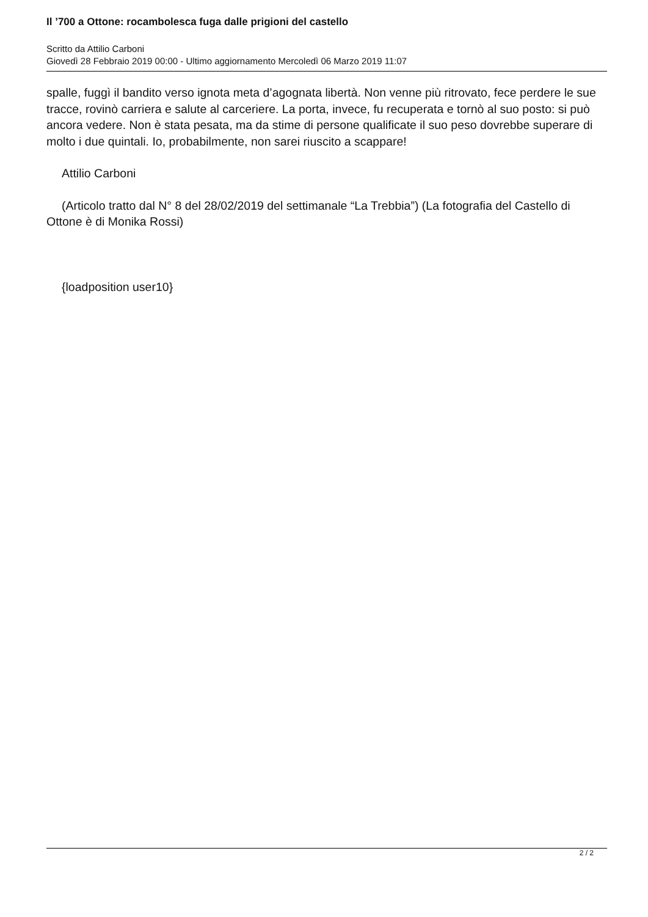Il ’700 a Ottone: rocambolesca fuga dalle prigioni del castello
Scritto da Attilio Carboni
Giovedì 28 Febbraio 2019 00:00 - Ultimo aggiornamento Mercoledì 06 Marzo 2019 11:07
spalle, fuggì il bandito verso ignota meta d’agognata libertà. Non venne più ritrovato, fece perdere le sue tracce, rovinò carriera e salute al carceriere. La porta, invece, fu recuperata e tornò al suo posto: si può ancora vedere. Non è stata pesata, ma da stime di persone qualificate il suo peso dovrebbe superare di molto i due quintali. Io, probabilmente, non sarei riuscito a scappare!
Attilio Carboni
(Articolo tratto dal N° 8 del 28/02/2019 del settimanale “La Trebbia”) (La fotografia del Castello di Ottone è di Monika Rossi)
{loadposition user10}
2 / 2